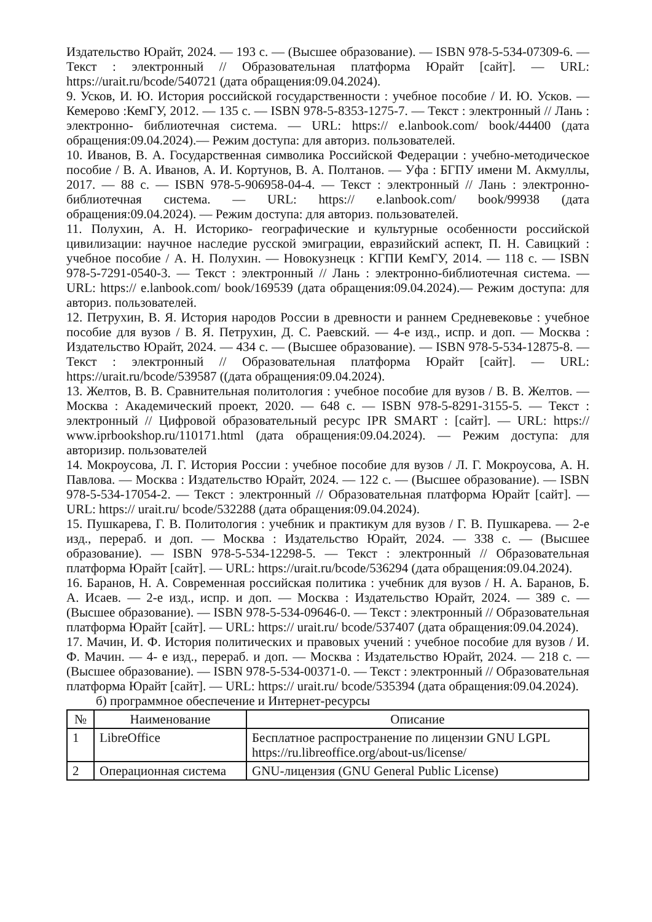Издательство Юрайт, 2024. — 193 с. — (Высшее образование). — ISBN 978-5-534-07309-6. — Текст : электронный // Образовательная платформа Юрайт [сайт]. — URL: https://urait.ru/bcode/540721 (дата обращения:09.04.2024).
9. Усков, И. Ю. История российской государственности : учебное пособие / И. Ю. Усков. — Кемерово :КемГУ, 2012. — 135 с. — ISBN 978-5-8353-1275-7. — Текст : электронный // Лань : электронно- библиотечная система. — URL: https:// e.lanbook.com/ book/44400 (дата обращения:09.04.2024).— Режим доступа: для авториз. пользователей.
10. Иванов, В. А. Государственная символика Российской Федерации : учебно-методическое пособие / В. А. Иванов, А. И. Кортунов, В. А. Полтанов. — Уфа : БГПУ имени М. Акмуллы, 2017. — 88 с. — ISBN 978-5-906958-04-4. — Текст : электронный // Лань : электронно- библиотечная система. — URL: https:// e.lanbook.com/ book/99938 (дата обращения:09.04.2024). — Режим доступа: для авториз. пользователей.
11. Полухин, А. Н. Историко- географические и культурные особенности российской цивилизации: научное наследие русской эмиграции, евразийский аспект, П. Н. Савицкий : учебное пособие / А. Н. Полухин. — Новокузнецк : КГПИ КемГУ, 2014. — 118 с. — ISBN 978-5-7291-0540-3. — Текст : электронный // Лань : электронно-библиотечная система. — URL: https:// e.lanbook.com/ book/169539 (дата обращения:09.04.2024).— Режим доступа: для авториз. пользователей.
12. Петрухин, В. Я. История народов России в древности и раннем Средневековье : учебное пособие для вузов / В. Я. Петрухин, Д. С. Раевский. — 4-е изд., испр. и доп. — Москва : Издательство Юрайт, 2024. — 434 с. — (Высшее образование). — ISBN 978-5-534-12875-8. — Текст : электронный // Образовательная платформа Юрайт [сайт]. — URL: https://urait.ru/bcode/539587 ((дата обращения:09.04.2024).
13. Желтов, В. В. Сравнительная политология : учебное пособие для вузов / В. В. Желтов. — Москва : Академический проект, 2020. — 648 с. — ISBN 978-5-8291-3155-5. — Текст : электронный // Цифровой образовательный ресурс IPR SMART : [сайт]. — URL: https:// www.iprbookshop.ru/110171.html (дата обращения:09.04.2024). — Режим доступа: для авторизир. пользователей
14. Мокроусова, Л. Г. История России : учебное пособие для вузов / Л. Г. Мокроусова, А. Н. Павлова. — Москва : Издательство Юрайт, 2024. — 122 с. — (Высшее образование). — ISBN 978-5-534-17054-2. — Текст : электронный // Образовательная платформа Юрайт [сайт]. — URL: https:// urait.ru/ bcode/532288 (дата обращения:09.04.2024).
15. Пушкарева, Г. В. Политология : учебник и практикум для вузов / Г. В. Пушкарева. — 2-е изд., перераб. и доп. — Москва : Издательство Юрайт, 2024. — 338 с. — (Высшее образование). — ISBN 978-5-534-12298-5. — Текст : электронный // Образовательная платформа Юрайт [сайт]. — URL: https://urait.ru/bcode/536294 (дата обращения:09.04.2024).
16. Баранов, Н. А. Современная российская политика : учебник для вузов / Н. А. Баранов, Б. А. Исаев. — 2-е изд., испр. и доп. — Москва : Издательство Юрайт, 2024. — 389 с. — (Высшее образование). — ISBN 978-5-534-09646-0. — Текст : электронный // Образовательная платформа Юрайт [сайт]. — URL: https:// urait.ru/ bcode/537407 (дата обращения:09.04.2024).
17. Мачин, И. Ф. История политических и правовых учений : учебное пособие для вузов / И. Ф. Мачин. — 4- е изд., перераб. и доп. — Москва : Издательство Юрайт, 2024. — 218 с. — (Высшее образование). — ISBN 978-5-534-00371-0. — Текст : электронный // Образовательная платформа Юрайт [сайт]. — URL: https:// urait.ru/ bcode/535394 (дата обращения:09.04.2024).
б) программное обеспечение и Интернет-ресурсы
| № | Наименование | Описание |
| --- | --- | --- |
| 1 | LibreOffice | Бесплатное распространение по лицензии GNU LGPL https://ru.libreoffice.org/about-us/license/ |
| 2 | Операционная система | GNU-лицензия (GNU General Public License) |